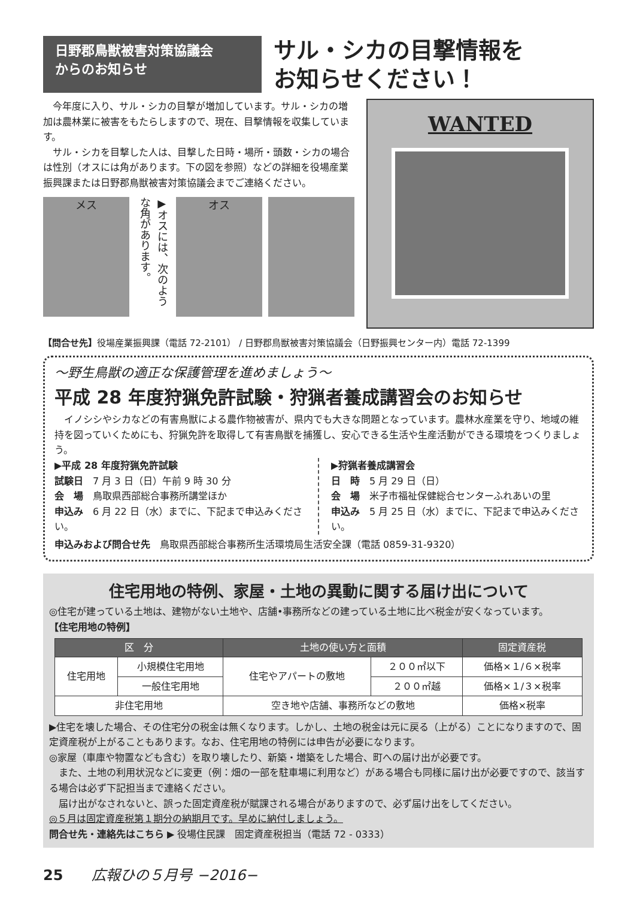日野郡鳥獣被害対策協議会
からのお知らせ
サル・シカの目撃情報を
お知らせください！
　今年度に入り、サル・シカの目撃が増加しています。サル・シカの増加は農林業に被害をもたらしますので、現在、目撃情報を収集しています。
　サル・シカを目撃した人は、目撃した日時・場所・頭数・シカの場合は性別（オスには角があります。下の図を参照）などの詳細を役場産業振興課または日野郡鳥獣被害対策協議会までご連絡ください。
メス
▶オスには、次のような角があります。
オス
WANTED
【問合せ先】役場産業振興課（電話 72-2101） / 日野郡鳥獣被害対策協議会（日野振興センター内）電話 72-1399
～野生鳥獣の適正な保護管理を進めましょう～
平成 28 年度狩猟免許試験・狩猟者養成講習会のお知らせ
　イノシシやシカなどの有害鳥獣による農作物被害が、県内でも大きな問題となっています。農林水産業を守り、地域の維持を図っていくためにも、狩猟免許を取得して有害鳥獣を捕獲し、安心できる生活や生産活動ができる環境をつくりましょう。
▶平成 28 年度狩猟免許試験
試験日　7 月 3 日（日）午前 9 時 30 分
会　場　鳥取県西部総合事務所講堂ほか
申込み　6 月 22 日（水）までに、下記まで申込みください。
▶狩猟者養成講習会
日　時　5 月 29 日（日）
会　場　米子市福祉保健総合センターふれあいの里
申込み　5 月 25 日（水）までに、下記まで申込みください。
申込みおよび問合せ先　鳥取県西部総合事務所生活環境局生活安全課（電話 0859-31-9320）
住宅用地の特例、家屋・土地の異動に関する届け出について
◎住宅が建っている土地は、建物がない土地や、店舗•事務所などの建っている土地に比べ税金が安くなっています。
【住宅用地の特例】
| 区 分 | | 土地の使い方と面積 | | 固定資産税 |
| --- | --- | --- | --- | --- |
| 住宅用地 | 小規模住宅用地 | 住宅やアパートの敷地 | ２００㎡以下 | 価格×１/６×税率 |
| | 一般住宅用地 | | ２００㎡越 | 価格×１/３×税率 |
| 非住宅用地 | | 空き地や店舗、事務所などの敷地 | | 価格×税率 |
▶住宅を壊した場合、その住宅分の税金は無くなります。しかし、土地の税金は元に戻る（上がる）ことになりますので、固定資産税が上がることもあります。なお、住宅用地の特例には申告が必要になります。
◎家屋（車庫や物置なども含む）を取り壊したり、新築・増築をした場合、町への届け出が必要です。
　また、土地の利用状況などに変更（例：畑の一部を駐車場に利用など）がある場合も同様に届け出が必要ですので、該当する場合は必ず下記担当まで連絡ください。
　届け出がなされないと、誤った固定資産税が賦課される場合がありますので、必ず届け出をしてください。
◎５月は固定資産税第１期分の納期月です。早めに納付しましょう。
問合せ先・連絡先はこちら ▶ 役場住民課　固定資産税担当（電話 72 - 0333）
25　　広報ひの５月号 −2016−